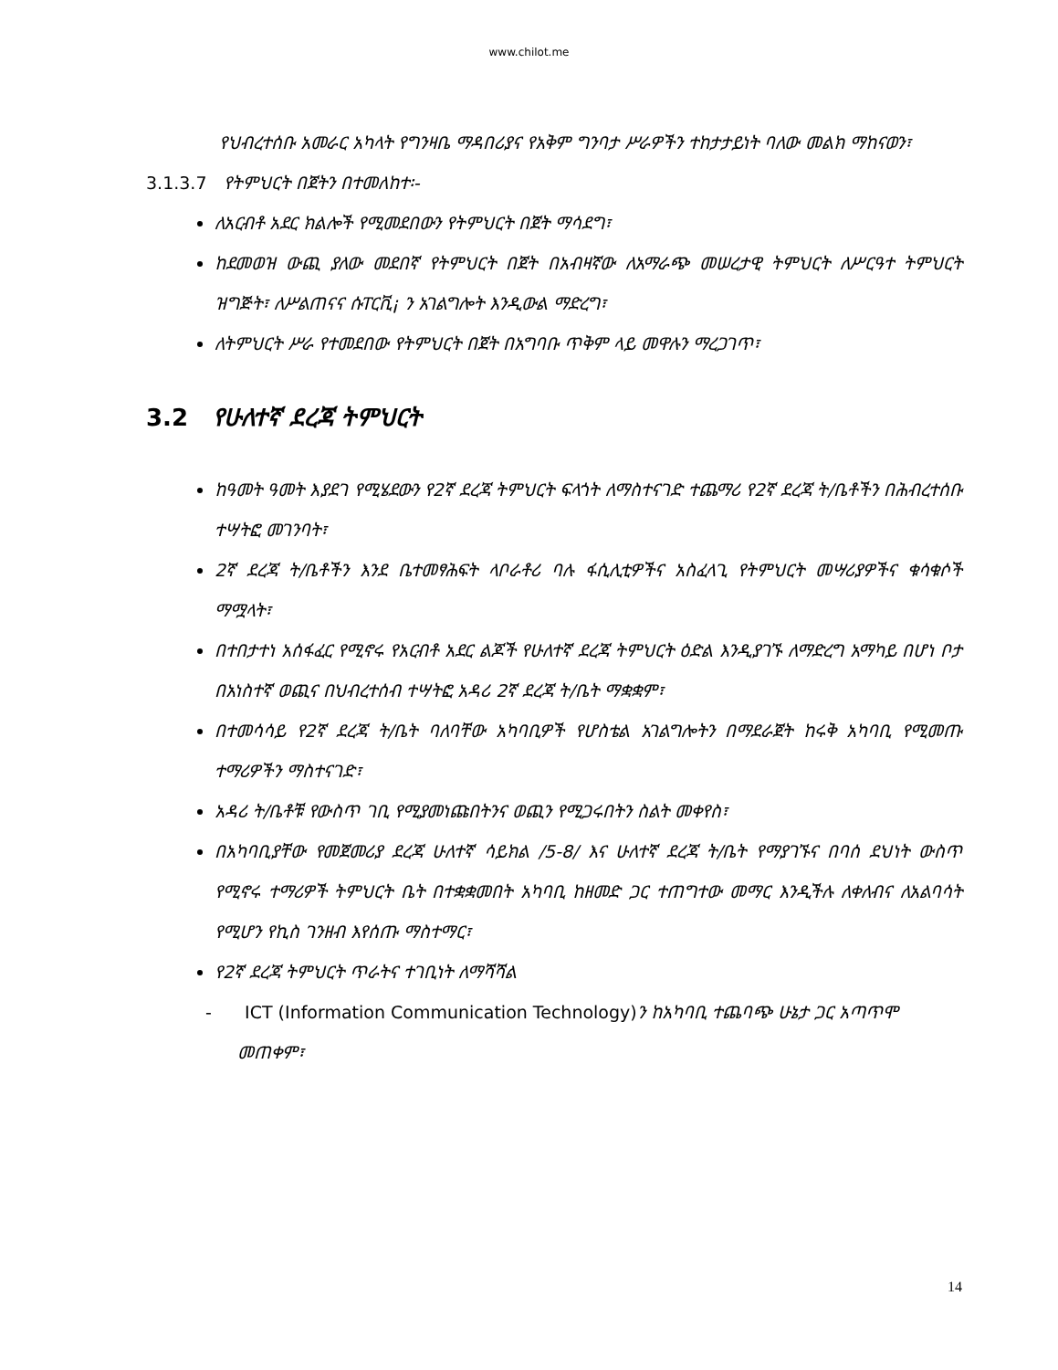www.chilot.me
የህብረተሰቡ አመራር አካላት የግንዛቤ ማዳበሪያና የአቅም ግንባታ ሥራዎችን ተከታታይነት ባለው መልክ ማከናወን፣
3.1.3.7 የትምህርት በጀትን በተመለከተ፡-
ለአርብቶ አደር ክልሎች የሚመደበውን የትምህርት በጀት ማሳደግ፣
ከደመወዝ ውጪ ያለው መደበኛ የትምህርት በጀት በአብዛኛው ለአማራጭ መሠረታዊ ትምህርት ለሥርዓተ ትምህርት ዝግጅት፣ ለሥልጠናና ሱፐርቪ¡ ን አገልግሎት እንዲውል ማድረግ፣
ለትምህርት ሥራ የተመደበው የትምህርት በጀት በአግባቡ ጥቅም ላይ መዋሉን ማረጋገጥ፣
3.2 የሁለተኛ ደረጃ ትምህርት
ከዓመት ዓመት እያደገ የሚሄደውን የ2ኛ ደረጃ ትምህርት ፍላጎት ለማስተናገድ ተጨማሪ የ2ኛ ደረጃ ት/ቤቶችን በሕብረተሰቡ ተሣትፎ መገንባት፣
2ኛ ደረጃ ት/ቤቶችን እንደ ቤተመፃሕፍት ላቦራቶሪ ባሉ ፋሲሊቲዎችና አስፈላጊ የትምህርት መሣሪያዎችና ቁሳቁሶች ማሟላት፣
በተበታተነ አሰፋፈር የሚኖሩ የአርብቶ አደር ልጆች የሁለተኛ ደረጃ ትምህርት ዕድል እንዲያገኙ ለማድረግ አማካይ በሆነ ቦታ በአነስተኛ ወጪና በህብረተሰብ ተሣትፎ አዳሪ 2ኛ ደረጃ ት/ቤት ማቋቋም፣
በተመሳሳይ የ2ኛ ደረጃ ት/ቤት ባለባቸው አካባቢዎች የሆስቴል አገልግሎትን በማደራጀት ከሩቅ አካባቢ የሚመጡ ተማሪዎችን ማስተናገድ፣
አዳሪ ት/ቤቶቹ የውስጥ ገቢ የሚያመነጩበትንና ወጪን የሚጋሩበትን ስልት መቀየስ፣
በአካባቢያቸው የመጀመሪያ ደረጃ ሁለተኛ ሳይክል /5-8/ እና ሁለተኛ ደረጃ ት/ቤት የማያገኙና በባሰ ደህነት ውስጥ የሚኖሩ ተማሪዎች ትምህርት ቤት በተቋቋመበት አካባቢ ከዘመድ ጋር ተጠግተው መማር እንዲችሉ ለቀለብና ለአልባሳት የሚሆን የኪስ ገንዘብ እየሰጡ ማስተማር፣
የ2ኛ ደረጃ ትምህርት ጥራትና ተገቢነት ለማሻሻል
- ICT (Information Communication Technology) ን ከአካባቢ ተጨባጭ ሁኔታ ጋር አጣጥሞ መጠቀም፣
14